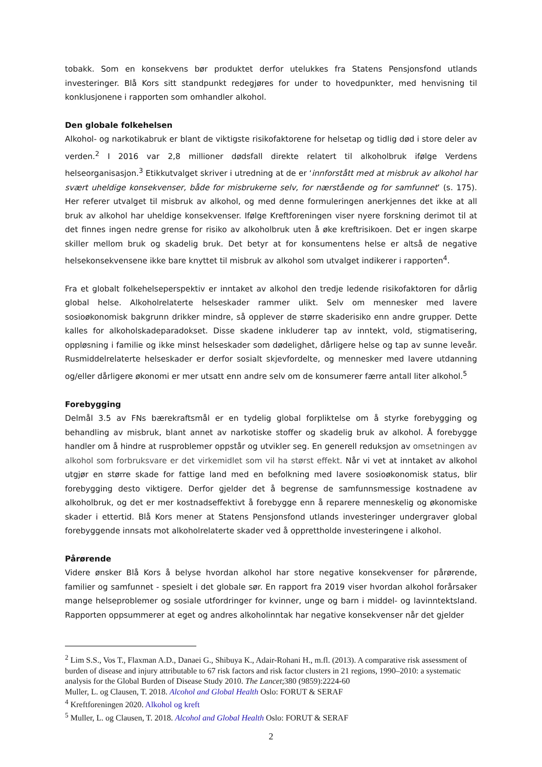tobakk. Som en konsekvens bør produktet derfor utelukkes fra Statens Pensjonsfond utlands investeringer. Blå Kors sitt standpunkt redegjøres for under to hovedpunkter, med henvisning til konklusjonene i rapporten som omhandler alkohol.
Den globale folkehelsen
Alkohol- og narkotikabruk er blant de viktigste risikofaktorene for helsetap og tidlig død i store deler av verden.<sup>2</sup> I 2016 var 2,8 millioner dødsfall direkte relatert til alkoholbruk ifølge Verdens helseorganisasjon.<sup>3</sup> Etikkutvalget skriver i utredning at de er ‘innforstått med at misbruk av alkohol har svært uheldige konsekvenser, både for misbrukerne selv, for nærstående og for samfunnet’ (s. 175). Her referer utvalget til misbruk av alkohol, og med denne formuleringen anerkjennes det ikke at all bruk av alkohol har uheldige konsekvenser. Ifølge Kreftforeningen viser nyere forskning derimot til at det finnes ingen nedre grense for risiko av alkoholbruk uten å øke kreftrisikoen. Det er ingen skarpe skiller mellom bruk og skadelig bruk. Det betyr at for konsumentens helse er altså de negative helsekonsekvensene ikke bare knyttet til misbruk av alkohol som utvalget indikerer i rapporten<sup>4</sup>.
Fra et globalt folkehelseperspektiv er inntaket av alkohol den tredje ledende risikofaktoren for dårlig global helse. Alkoholrelaterte helseskader rammer ulikt. Selv om mennesker med lavere sosioøkonomisk bakgrunn drikker mindre, så opplever de større skaderisiko enn andre grupper. Dette kalles for alkoholskadeparadokset. Disse skadene inkluderer tap av inntekt, vold, stigmatisering, oppløsning i familie og ikke minst helseskader som dødelighet, dårligere helse og tap av sunne leveår. Rusmiddelrelaterte helseskader er derfor sosialt skjevfordelte, og mennesker med lavere utdanning og/eller dårligere økonomi er mer utsatt enn andre selv om de konsumerer færre antall liter alkohol.<sup>5</sup>
Forebygging
Delmål 3.5 av FNs bærekraftsmål er en tydelig global forpliktelse om å styrke forebygging og behandling av misbruk, blant annet av narkotiske stoffer og skadelig bruk av alkohol. Å forebygge handler om å hindre at rusproblemer oppstår og utvikler seg. En generell reduksjon av omsetningen av alkohol som forbruksvare er det virkemidlet som vil ha størst effekt. Når vi vet at inntaket av alkohol utgjør en større skade for fattige land med en befolkning med lavere sosioøkonomisk status, blir forebygging desto viktigere. Derfor gjelder det å begrense de samfunnsmessige kostnadene av alkoholbruk, og det er mer kostnadseffektivt å forebygge enn å reparere menneskelig og økonomiske skader i ettertid. Blå Kors mener at Statens Pensjonsfond utlands investeringer undergraver global forebyggende innsats mot alkoholrelaterte skader ved å opprettholde investeringene i alkohol.
Pårørende
Videre ønsker Blå Kors å belyse hvordan alkohol har store negative konsekvenser for pårørende, familier og samfunnet - spesielt i det globale sør. En rapport fra 2019 viser hvordan alkohol forårsaker mange helseproblemer og sosiale utfordringer for kvinner, unge og barn i middel- og lavinntektsland. Rapporten oppsummerer at eget og andres alkoholinntak har negative konsekvenser når det gjelder
<sup>2</sup> Lim S.S., Vos T., Flaxman A.D., Danaei G., Shibuya K., Adair-Rohani H., m.fl. (2013). A comparative risk assessment of burden of disease and injury attributable to 67 risk factors and risk factor clusters in 21 regions, 1990–2010: a systematic analysis for the Global Burden of Disease Study 2010. The Lancet;380 (9859):2224-60
Muller, L. og Clausen, T. 2018. Alcohol and Global Health Oslo: FORUT & SERAF
<sup>4</sup> Kreftforeningen 2020. Alkohol og kreft
<sup>5</sup> Muller, L. og Clausen, T. 2018. Alcohol and Global Health Oslo: FORUT & SERAF
2